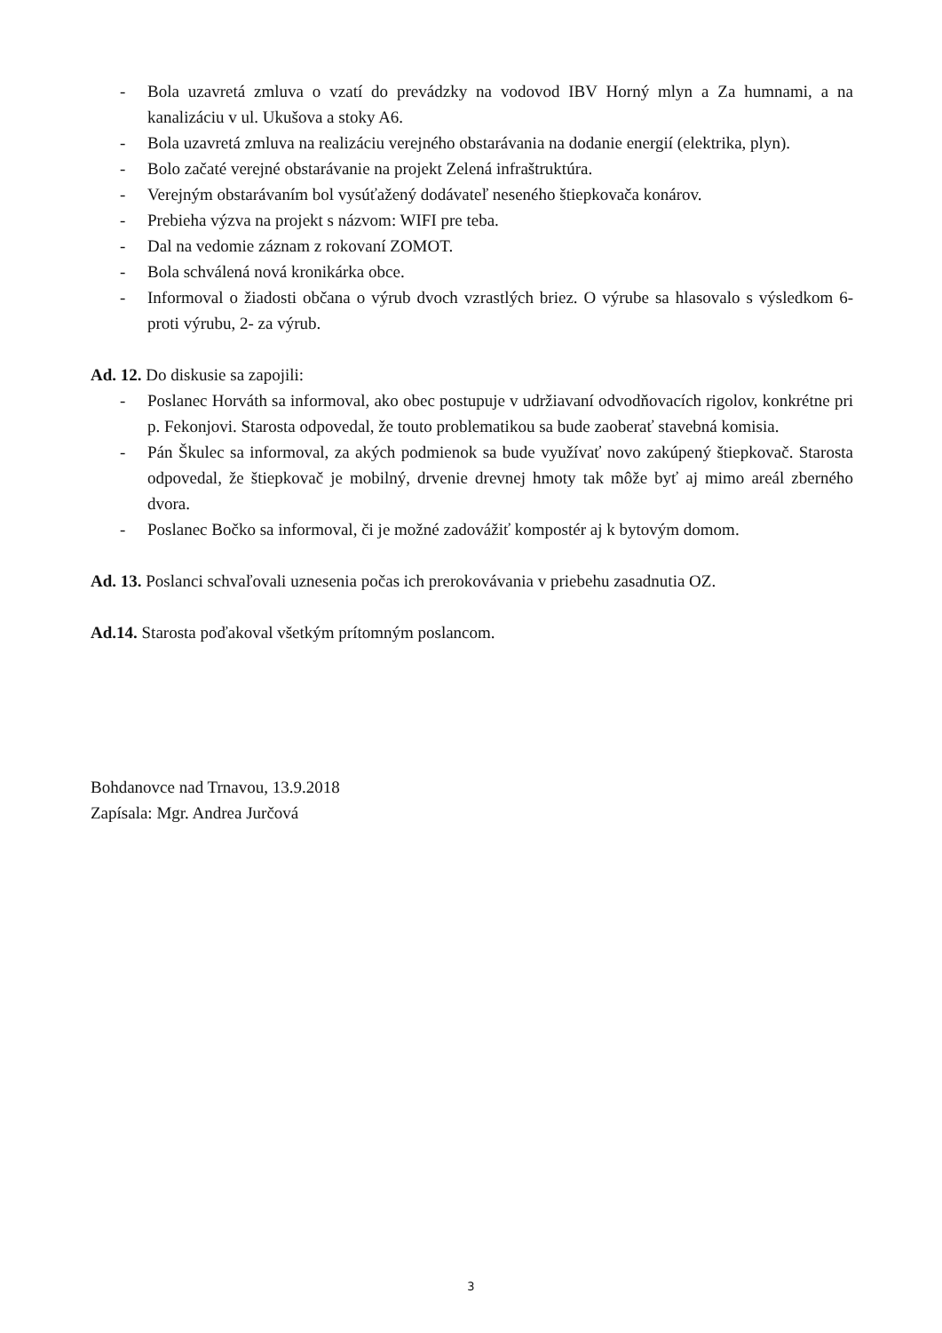- Bola uzavretá zmluva o vzatí do prevádzky na vodovod IBV Horný mlyn a Za humnami, a na kanalizáciu v ul. Ukušova a stoky A6.
- Bola uzavretá zmluva na realizáciu verejného obstarávania na dodanie energií (elektrika, plyn).
- Bolo začaté verejné obstarávanie na projekt Zelená infraštruktúra.
- Verejným obstarávaním bol vysúťažený dodávateľ neseného štiepkovača konárov.
- Prebieha výzva na projekt s názvom: WIFI pre teba.
- Dal na vedomie záznam z rokovaní ZOMOT.
- Bola schválená nová kronikárka obce.
- Informoval o žiadosti občana o výrub dvoch vzrastlých briez. O výrube sa hlasovalo s výsledkom 6- proti výrubu, 2- za výrub.
Ad. 12. Do diskusie sa zapojili:
- Poslanec Horváth sa informoval, ako obec postupuje v udržiavaní odvodňovacích rigolov, konkrétne pri p. Fekonjovi. Starosta odpovedal, že touto problematikou sa bude zaoberať stavebná komisia.
- Pán Škulec sa informoval, za akých podmienok sa bude využívať novo zakúpený štiepkovač. Starosta odpovedal, že štiepkovač je mobilný, drvenie drevnej hmoty tak môže byť aj mimo areál zberného dvora.
- Poslanec Bočko sa informoval, či je možné zadovážiť kompostér aj k bytovým domom.
Ad. 13. Poslanci schvaľovali uznesenia počas ich prerokovávania v priebehu zasadnutia OZ.
Ad.14. Starosta poďakoval všetkým prítomným poslancom.
Bohdanovce nad Trnavou, 13.9.2018
Zapísala: Mgr. Andrea Jurčová
3